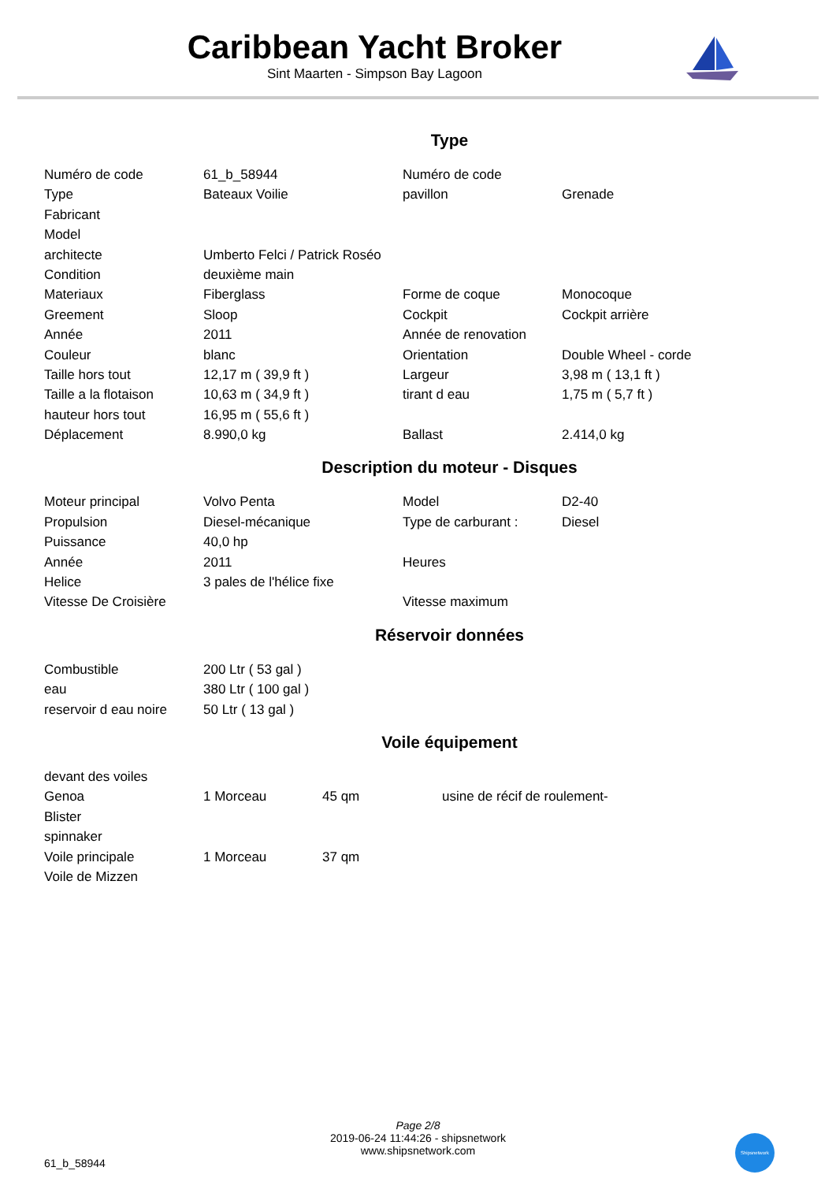Caribbean Yacht Broker
Sint Maarten - Simpson Bay Lagoon
Type
| Numéro de code | 61_b_58944 | Numéro de code | |
| Type | Bateaux Voilie | pavillon | Grenade |
| Fabricant | | | |
| Model | | | |
| architecte | Umberto Felci / Patrick Roséo | | |
| Condition | deuxième main | | |
| Materiaux | Fiberglass | Forme de coque | Monocoque |
| Greement | Sloop | Cockpit | Cockpit arrière |
| Année | 2011 | Année de renovation | |
| Couleur | blanc | Orientation | Double Wheel - corde |
| Taille hors tout | 12,17 m ( 39,9 ft ) | Largeur | 3,98 m ( 13,1 ft ) |
| Taille a la flotaison | 10,63 m ( 34,9 ft ) | tirant d eau | 1,75 m ( 5,7 ft ) |
| hauteur hors tout | 16,95 m ( 55,6 ft ) | | |
| Déplacement | 8.990,0 kg | Ballast | 2.414,0 kg |
Description du moteur - Disques
| Moteur principal | Volvo Penta | Model | D2-40 |
| Propulsion | Diesel-mécanique | Type de carburant : | Diesel |
| Puissance | 40,0 hp | | |
| Année | 2011 | Heures | |
| Helice | 3 pales de l'hélice fixe | | |
| Vitesse De Croisière | | Vitesse maximum | |
Réservoir données
| Combustible | 200 Ltr ( 53 gal ) |
| eau | 380 Ltr ( 100 gal ) |
| reservoir d eau noire | 50 Ltr ( 13 gal ) |
Voile équipement
| devant des voiles | | | |
| Genoa | 1 Morceau | 45 qm | usine de récif de roulement- |
| Blister | | | |
| spinnaker | | | |
| Voile principale | 1 Morceau | 37 qm | |
| Voile de Mizzen | | | |
Page 2/8
2019-06-24 11:44:26 - shipsnetwork
www.shipsnetwork.com
61_b_58944
Shipsnetwork